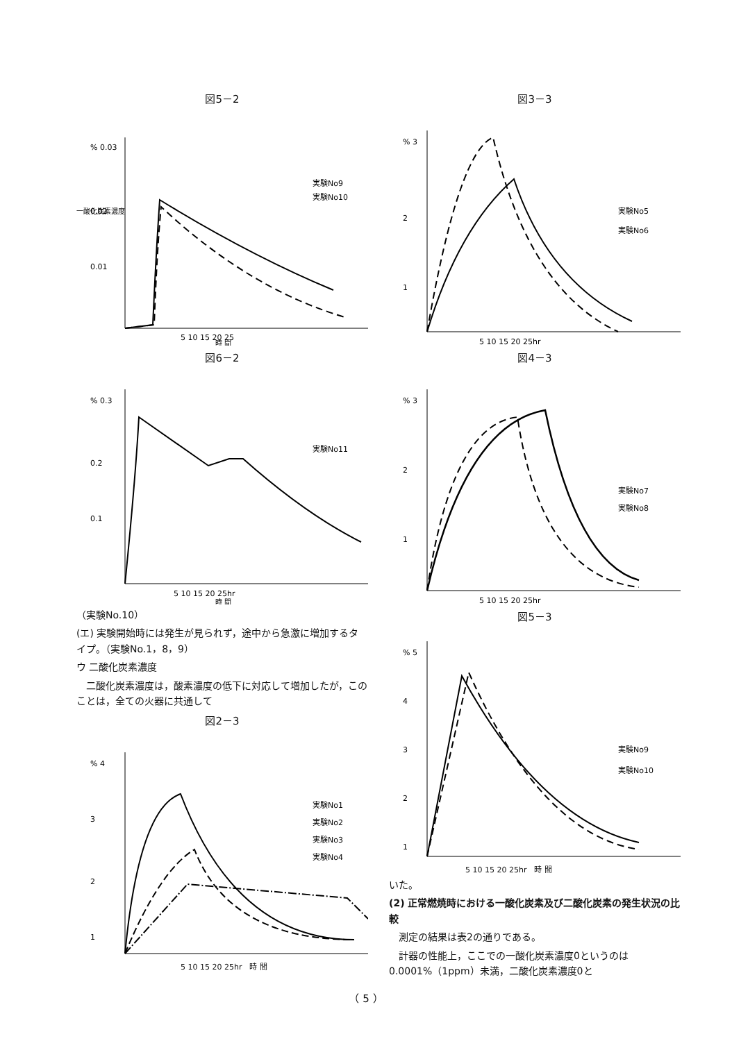図5－2
% 0.03
0.02
0.01
一酸化炭素濃度
5 10 15 20 25
実験No9
実験No10
時 間
図6－2
% 0.3
0.2
0.1
5 10 15 20 25hr
実験No11
時 間
（実験No.10）
(エ) 実験開始時には発生が見られず，途中から急激に増加するタイプ。（実験No.1，8，9）
ウ 二酸化炭素濃度
　二酸化炭素濃度は，酸素濃度の低下に対応して増加したが，このことは，全ての火器に共通して
図2－3
% 4
3
2
1
実験No1
実験No2
実験No3
実験No4
5 10 15 20 25hr　時 間
図3－3
% 3
2
1
実験No5
実験No6
5 10 15 20 25hr
図4－3
% 3
2
1
実験No7
実験No8
5 10 15 20 25hr
図5－3
% 5
4
3
2
1
実験No9
実験No10
5 10 15 20 25hr　時 間
いた。
(2) 正常燃焼時における一酸化炭素及び二酸化炭素の発生状況の比較
　測定の結果は表2の通りである。
　計器の性能上，ここでの一酸化炭素濃度0というのは0.0001%（1ppm）未満，二酸化炭素濃度0と
（ 5 ）